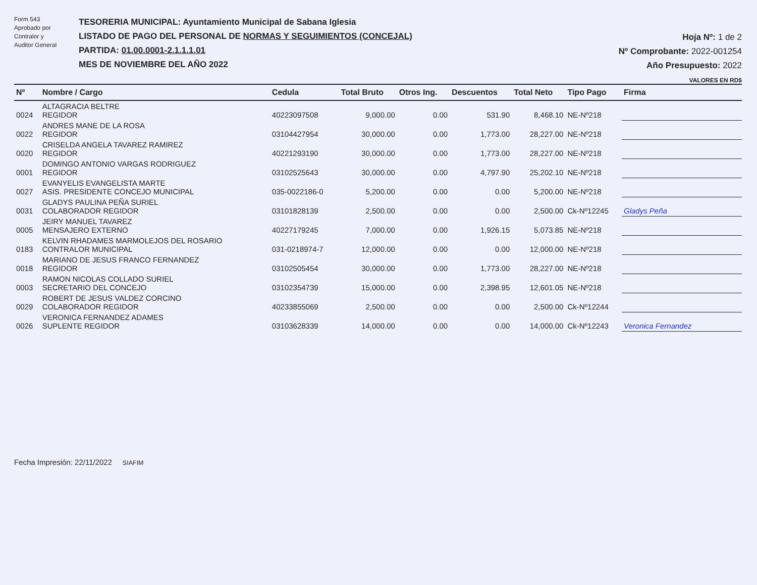Form 543
Aprobado por
Contralor y
Auditor General
TESORERIA MUNICIPAL: Ayuntamiento Municipal de Sabana Iglesia
LISTADO DE PAGO DEL PERSONAL DE NORMAS Y SEGUIMIENTOS (CONCEJAL)
PARTIDA: 01.00.0001-2.1.1.1.01
MES DE NOVIEMBRE DEL AÑO 2022
Hoja Nº: 1 de 2
Nº Comprobante: 2022-001254
Año Presupuesto: 2022
VALORES EN RD$
| Nº | Nombre / Cargo | Cedula | Total Bruto | Otros Ing. | Descuentos | Total Neto | Tipo Pago | Firma |
| --- | --- | --- | --- | --- | --- | --- | --- | --- |
| 0024 | ALTAGRACIA BELTRE REGIDOR | 40223097508 | 9,000.00 | 0.00 | 531.90 | 8,468.10 | NE-Nº218 | |
| 0022 | ANDRES MANE DE LA ROSA REGIDOR | 03104427954 | 30,000.00 | 0.00 | 1,773.00 | 28,227.00 | NE-Nº218 | |
| 0020 | CRISELDA ANGELA TAVAREZ RAMIREZ REGIDOR | 40221293190 | 30,000.00 | 0.00 | 1,773.00 | 28,227.00 | NE-Nº218 | |
| 0001 | DOMINGO ANTONIO VARGAS RODRIGUEZ REGIDOR | 03102525643 | 30,000.00 | 0.00 | 4,797.90 | 25,202.10 | NE-Nº218 | |
| 0027 | EVANYELIS EVANGELISTA MARTE ASIS. PRESIDENTE CONCEJO MUNICIPAL | 035-0022186-0 | 5,200.00 | 0.00 | 0.00 | 5,200.00 | NE-Nº218 | |
| 0031 | GLADYS PAULINA PEÑA SURIEL COLABORADOR REGIDOR | 03101828139 | 2,500.00 | 0.00 | 0.00 | 2,500.00 | Ck-Nº12245 | Gladys Peña |
| 0005 | JEIRY MANUEL TAVAREZ MENSAJERO EXTERNO | 40227179245 | 7,000.00 | 0.00 | 1,926.15 | 5,073.85 | NE-Nº218 | |
| 0183 | KELVIN RHADAMES MARMOLEJOS DEL ROSARIO CONTRALOR MUNICIPAL | 031-0218974-7 | 12,000.00 | 0.00 | 0.00 | 12,000.00 | NE-Nº218 | |
| 0018 | MARIANO DE JESUS FRANCO FERNANDEZ REGIDOR | 03102505454 | 30,000.00 | 0.00 | 1,773.00 | 28,227.00 | NE-Nº218 | |
| 0003 | RAMON NICOLAS COLLADO SURIEL SECRETARIO DEL CONCEJO | 03102354739 | 15,000.00 | 0.00 | 2,398.95 | 12,601.05 | NE-Nº218 | |
| 0029 | ROBERT DE JESUS VALDEZ CORCINO COLABORADOR REGIDOR | 40233855069 | 2,500.00 | 0.00 | 0.00 | 2,500.00 | Ck-Nº12244 | |
| 0026 | VERONICA FERNANDEZ ADAMES SUPLENTE REGIDOR | 03103628339 | 14,000.00 | 0.00 | 0.00 | 14,000.00 | Ck-Nº12243 | Veronica Fernandez |
Fecha Impresión: 22/11/2022 SIAFIM